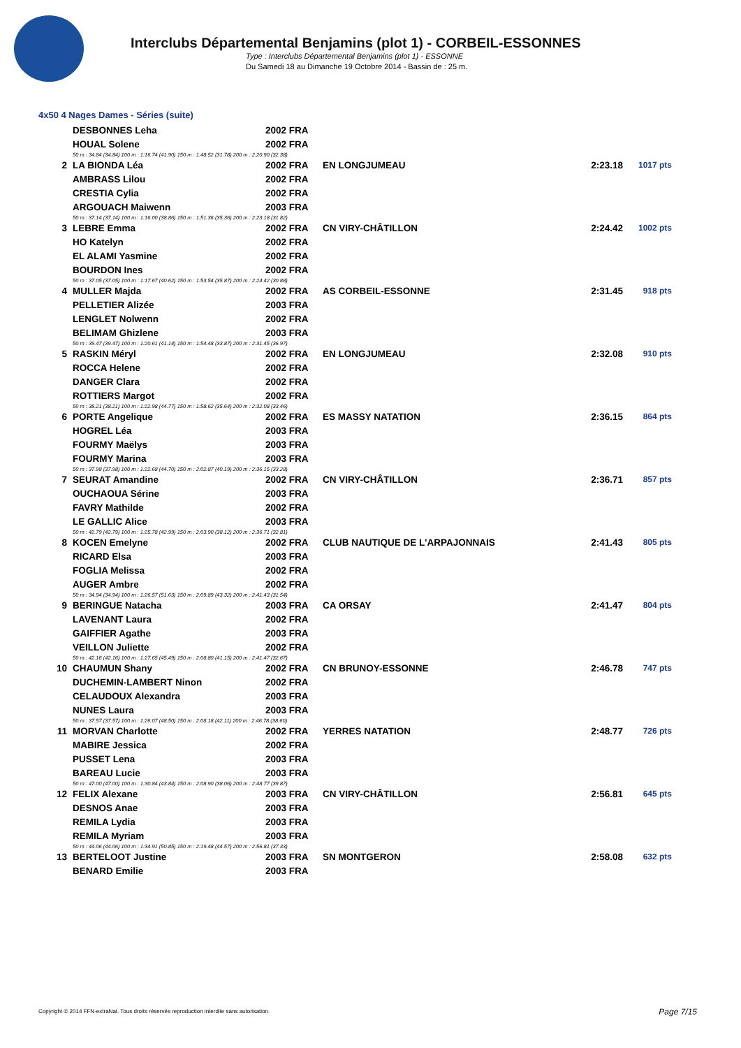Interclubs Départemental Benjamins (plot 1) - CORBEIL-ESSONNES
Type : Interclubs Départemental Benjamins (plot 1) - ESSONNE
Du Samedi 18 au Dimanche 19 Octobre 2014 - Bassin de : 25 m.
4x50 4 Nages Dames - Séries (suite)
| | DESBONNES Leha | 2002 FRA | | | |
| | HOUAL Solene | 2002 FRA | | | |
| | 50 m : 34.84 (34.84) 100 m : 1:16.74 (41.90) 150 m : 1:48.52 (31.78) 200 m : 2:20.90 (32.38) | | | | |
| 2 | LA BIONDA Léa | 2002 FRA | EN LONGJUMEAU | 2:23.18 | 1017 pts |
| | AMBRASS Lilou | 2002 FRA | | | |
| | CRESTIA Cylia | 2002 FRA | | | |
| | ARGOUACH Maiwenn | 2003 FRA | | | |
| | 50 m : 37.14 (37.14) 100 m : 1:16.00 (38.86) 150 m : 1:51.36 (35.36) 200 m : 2:23.18 (31.82) | | | | |
| 3 | LEBRE Emma | 2002 FRA | CN VIRY-CHÂTILLON | 2:24.42 | 1002 pts |
| | HO Katelyn | 2002 FRA | | | |
| | EL ALAMI Yasmine | 2002 FRA | | | |
| | BOURDON Ines | 2002 FRA | | | |
| | 50 m : 37.05 (37.05) 100 m : 1:17.67 (40.62) 150 m : 1:53.54 (35.87) 200 m : 2:24.42 (30.88) | | | | |
| 4 | MULLER Majda | 2002 FRA | AS CORBEIL-ESSONNE | 2:31.45 | 918 pts |
| | PELLETIER Alizée | 2003 FRA | | | |
| | LENGLET Nolwenn | 2002 FRA | | | |
| | BELIMAM Ghizlene | 2003 FRA | | | |
| | 50 m : 39.47 (39.47) 100 m : 1:20.61 (41.14) 150 m : 1:54.48 (33.87) 200 m : 2:31.45 (36.97) | | | | |
| 5 | RASKIN Méryl | 2002 FRA | EN LONGJUMEAU | 2:32.08 | 910 pts |
| | ROCCA Helene | 2002 FRA | | | |
| | DANGER Clara | 2002 FRA | | | |
| | ROTTIERS Margot | 2002 FRA | | | |
| | 50 m : 38.21 (38.21) 100 m : 1:22.98 (44.77) 150 m : 1:58.62 (35.64) 200 m : 2:32.08 (33.46) | | | | |
| 6 | PORTE Angelique | 2002 FRA | ES MASSY NATATION | 2:36.15 | 864 pts |
| | HOGREL Léa | 2003 FRA | | | |
| | FOURMY Maëlys | 2003 FRA | | | |
| | FOURMY Marina | 2003 FRA | | | |
| | 50 m : 37.98 (37.98) 100 m : 1:22.68 (44.70) 150 m : 2:02.87 (40.19) 200 m : 2:36.15 (33.28) | | | | |
| 7 | SEURAT Amandine | 2002 FRA | CN VIRY-CHÂTILLON | 2:36.71 | 857 pts |
| | OUCHAOUA Sérine | 2003 FRA | | | |
| | FAVRY Mathilde | 2002 FRA | | | |
| | LE GALLIC Alice | 2003 FRA | | | |
| | 50 m : 42.79 (42.79) 100 m : 1:25.78 (42.99) 150 m : 2:03.90 (38.12) 200 m : 2:36.71 (32.81) | | | | |
| 8 | KOCEN Emelyne | 2002 FRA | CLUB NAUTIQUE DE L'ARPAJONNAIS | 2:41.43 | 805 pts |
| | RICARD Elsa | 2003 FRA | | | |
| | FOGLIA Melissa | 2002 FRA | | | |
| | AUGER Ambre | 2002 FRA | | | |
| | 50 m : 34.94 (34.94) 100 m : 1:26.57 (51.63) 150 m : 2:09.89 (43.32) 200 m : 2:41.43 (31.54) | | | | |
| 9 | BERINGUE Natacha | 2003 FRA | CA ORSAY | 2:41.47 | 804 pts |
| | LAVENANT Laura | 2002 FRA | | | |
| | GAIFFIER Agathe | 2003 FRA | | | |
| | VEILLON Juliette | 2002 FRA | | | |
| | 50 m : 42.16 (42.16) 100 m : 1:27.65 (45.49) 150 m : 2:08.80 (41.15) 200 m : 2:41.47 (32.67) | | | | |
| 10 | CHAUMUN Shany | 2002 FRA | CN BRUNOY-ESSONNE | 2:46.78 | 747 pts |
| | DUCHEMIN-LAMBERT Ninon | 2002 FRA | | | |
| | CELAUDOUX Alexandra | 2003 FRA | | | |
| | NUNES Laura | 2003 FRA | | | |
| | 50 m : 37.57 (37.57) 100 m : 1:26.07 (48.50) 150 m : 2:08.18 (42.11) 200 m : 2:46.78 (38.60) | | | | |
| 11 | MORVAN Charlotte | 2002 FRA | YERRES NATATION | 2:48.77 | 726 pts |
| | MABIRE Jessica | 2002 FRA | | | |
| | PUSSET Lena | 2003 FRA | | | |
| | BAREAU Lucie | 2003 FRA | | | |
| | 50 m : 47.00 (47.00) 100 m : 1:30.84 (43.84) 150 m : 2:08.90 (38.06) 200 m : 2:48.77 (39.87) | | | | |
| 12 | FELIX Alexane | 2003 FRA | CN VIRY-CHÂTILLON | 2:56.81 | 645 pts |
| | DESNOS Anae | 2003 FRA | | | |
| | REMILA Lydia | 2003 FRA | | | |
| | REMILA Myriam | 2003 FRA | | | |
| | 50 m : 44.06 (44.06) 100 m : 1:34.91 (50.85) 150 m : 2:19.48 (44.57) 200 m : 2:56.81 (37.33) | | | | |
| 13 | BERTELOOT Justine | 2003 FRA | SN MONTGERON | 2:58.08 | 632 pts |
| | BENARD Emilie | 2003 FRA | | | |
Copyright © 2014 FFN-extraNat. Tous droits réservés reproduction interdite sans autorisation.
Page 7/15